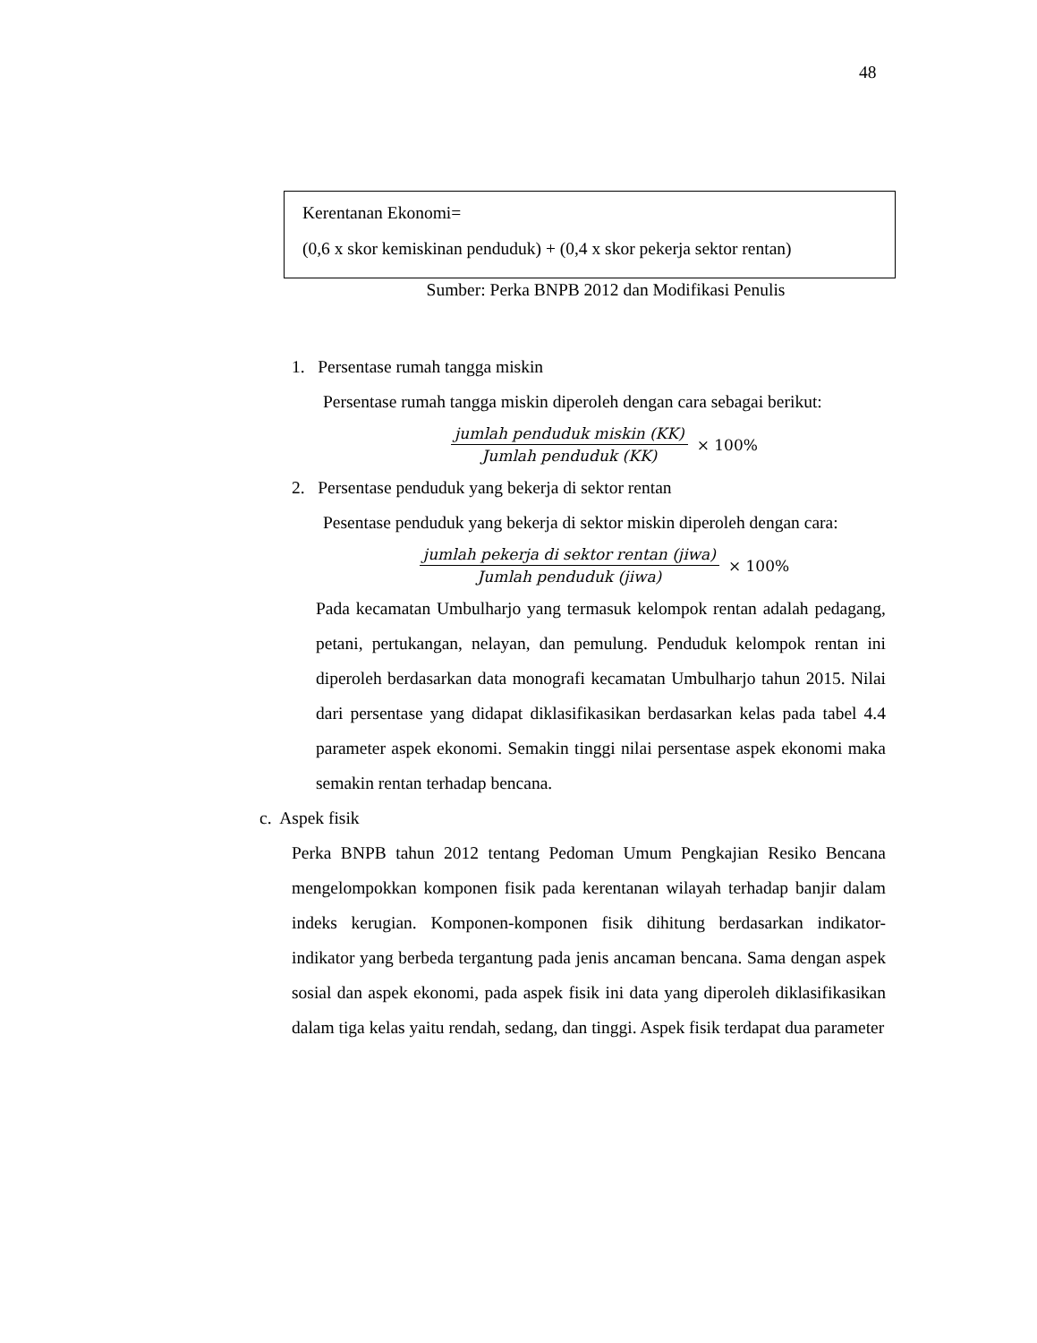48
Kerentanan Ekonomi=
(0,6 x skor kemiskinan penduduk) + (0,4 x skor pekerja sektor rentan)
Sumber: Perka BNPB 2012 dan Modifikasi Penulis
1. Persentase rumah tangga miskin
Persentase rumah tangga miskin diperoleh dengan cara sebagai berikut:
jumlah penduduk miskin (KK)
Jumlah penduduk (KK)
× 100%
2. Persentase penduduk yang bekerja di sektor rentan
Pesentase penduduk yang bekerja di sektor miskin diperoleh dengan cara:
jumlah pekerja di sektor rentan (jiwa)
Jumlah penduduk (jiwa)
× 100%
Pada kecamatan Umbulharjo yang termasuk kelompok rentan adalah pedagang, petani, pertukangan, nelayan, dan pemulung. Penduduk kelompok rentan ini diperoleh berdasarkan data monografi kecamatan Umbulharjo tahun 2015. Nilai dari persentase yang didapat diklasifikasikan berdasarkan kelas pada tabel 4.4 parameter aspek ekonomi. Semakin tinggi nilai persentase aspek ekonomi maka semakin rentan terhadap bencana.
c. Aspek fisik
Perka BNPB tahun 2012 tentang Pedoman Umum Pengkajian Resiko Bencana mengelompokkan komponen fisik pada kerentanan wilayah terhadap banjir dalam indeks kerugian. Komponen-komponen fisik dihitung berdasarkan indikator-indikator yang berbeda tergantung pada jenis ancaman bencana. Sama dengan aspek sosial dan aspek ekonomi, pada aspek fisik ini data yang diperoleh diklasifikasikan dalam tiga kelas yaitu rendah, sedang, dan tinggi. Aspek fisik terdapat dua parameter